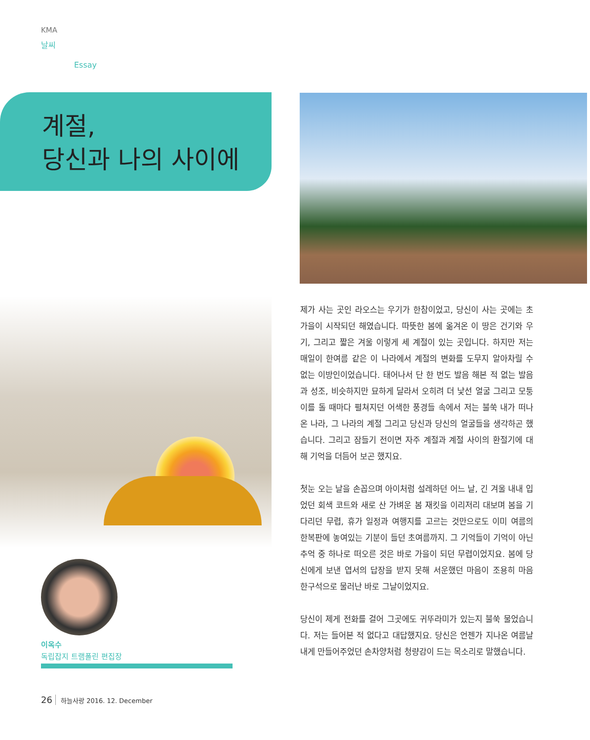KMA
날씨
Essay
계절,
당신과 나의 사이에
제가 사는 곳인 라오스는 우기가 한참이었고, 당신이 사는 곳에는 초가을이 시작되던 해였습니다. 따뜻한 봄에 옮겨온 이 땅은 건기와 우기, 그리고 짧은 겨울 이렇게 세 계절이 있는 곳입니다. 하지만 저는 매일이 한여름 같은 이 나라에서 계절의 변화를 도무지 알아차릴 수 없는 이방인이었습니다. 태어나서 단 한 번도 발음 해본 적 없는 발음과 성조, 비슷하지만 묘하게 달라서 오히려 더 낯선 얼굴 그리고 모퉁이를 돌 때마다 펼쳐지던 어색한 풍경들 속에서 저는 불쑥 내가 떠나온 나라, 그 나라의 계절 그리고 당신과 당신의 얼굴들을 생각하곤 했습니다. 그리고 잠들기 전이면 자주 계절과 계절 사이의 환절기에 대해 기억을 더듬어 보곤 했지요.
첫눈 오는 날을 손꼽으며 아이처럼 설레하던 어느 날, 긴 겨울 내내 입었던 회색 코트와 새로 산 가벼운 봄 재킷을 이리저리 대보며 봄을 기다리던 무렵, 휴가 일정과 여행지를 고르는 것만으로도 이미 여름의 한복판에 놓여있는 기분이 들던 초여름까지. 그 기억들이 기억이 아닌 추억 중 하나로 떠오른 것은 바로 가을이 되던 무렵이었지요. 봄에 당신에게 보낸 엽서의 답장을 받지 못해 서운했던 마음이 조용히 마음 한구석으로 물러난 바로 그날이었지요.
당신이 제게 전화를 걸어 그곳에도 귀뚜라미가 있는지 불쑥 물었습니다. 저는 들어본 적 없다고 대답했지요. 당신은 언젠가 지나온 여름날 내게 만들어주었던 손차양처럼 청량감이 드는 목소리로 말했습니다.
이옥수
독립잡지 트램폴린 편집장
26 하늘사랑 2016. 12. December